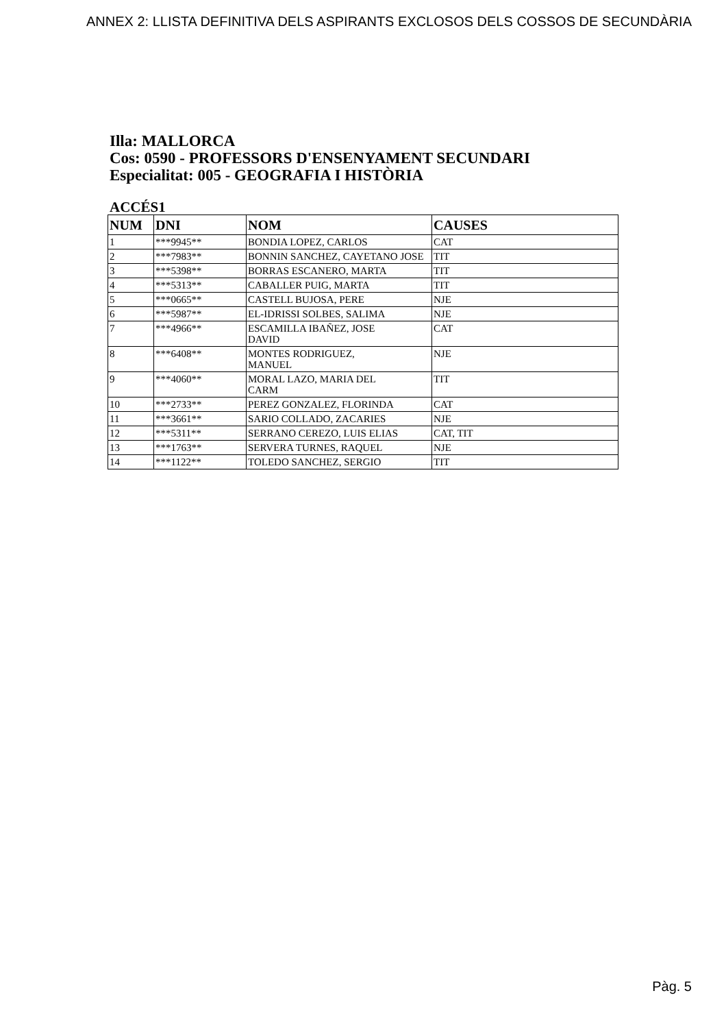ANNEX 2: LLISTA DEFINITIVA DELS ASPIRANTS EXCLOSOS DELS COSSOS DE SECUNDÀRIA
Illa: MALLORCA
Cos: 0590 - PROFESSORS D'ENSENYAMENT SECUNDARI
Especialitat: 005 - GEOGRAFIA I HISTÒRIA
ACCÉS1
| NUM | DNI | NOM | CAUSES |
| --- | --- | --- | --- |
| 1 | ***9945** | BONDIA LOPEZ, CARLOS | CAT |
| 2 | ***7983** | BONNIN SANCHEZ, CAYETANO JOSE | TIT |
| 3 | ***5398** | BORRAS ESCANERO, MARTA | TIT |
| 4 | ***5313** | CABALLER PUIG, MARTA | TIT |
| 5 | ***0665** | CASTELL BUJOSA, PERE | NJE |
| 6 | ***5987** | EL-IDRISSI SOLBES, SALIMA | NJE |
| 7 | ***4966** | ESCAMILLA IBAÑEZ, JOSE DAVID | CAT |
| 8 | ***6408** | MONTES RODRIGUEZ, MANUEL | NJE |
| 9 | ***4060** | MORAL LAZO, MARIA DEL CARM | TIT |
| 10 | ***2733** | PEREZ GONZALEZ, FLORINDA | CAT |
| 11 | ***3661** | SARIO COLLADO, ZACARIES | NJE |
| 12 | ***5311** | SERRANO CEREZO, LUIS ELIAS | CAT, TIT |
| 13 | ***1763** | SERVERA TURNES, RAQUEL | NJE |
| 14 | ***1122** | TOLEDO SANCHEZ, SERGIO | TIT |
Pàg. 5